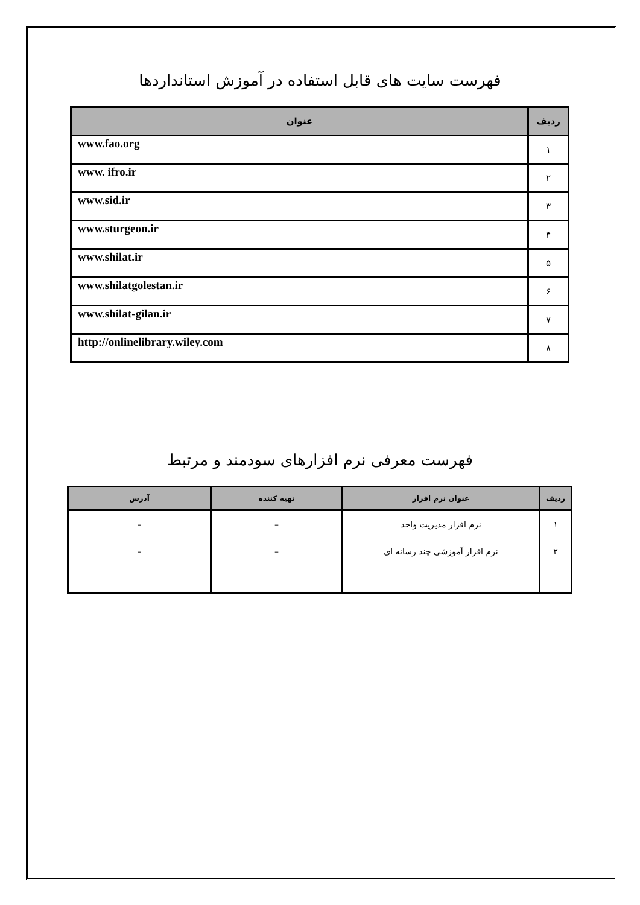فهرست سایت های قابل استفاده در آموزش استانداردها
| ردیف | عنوان |
| --- | --- |
| ۱ | www.fao.org |
| ۲ | www. ifro.ir |
| ۳ | www.sid.ir |
| ۴ | www.sturgeon.ir |
| ۵ | www.shilat.ir |
| ۶ | www.shilatgolestan.ir |
| ۷ | www.shilat-gilan.ir |
| ۸ | http://onlinelibrary.wiley.com |
فهرست معرفی نرم افزارهای سودمند و مرتبط
| ردیف | عنوان نرم افزار | تهیه کننده | آدرس |
| --- | --- | --- | --- |
| ۱ | نرم افزار مدیریت واحد | – | – |
| ۲ | نرم افزار آموزشی چند رسانه ای | – | – |